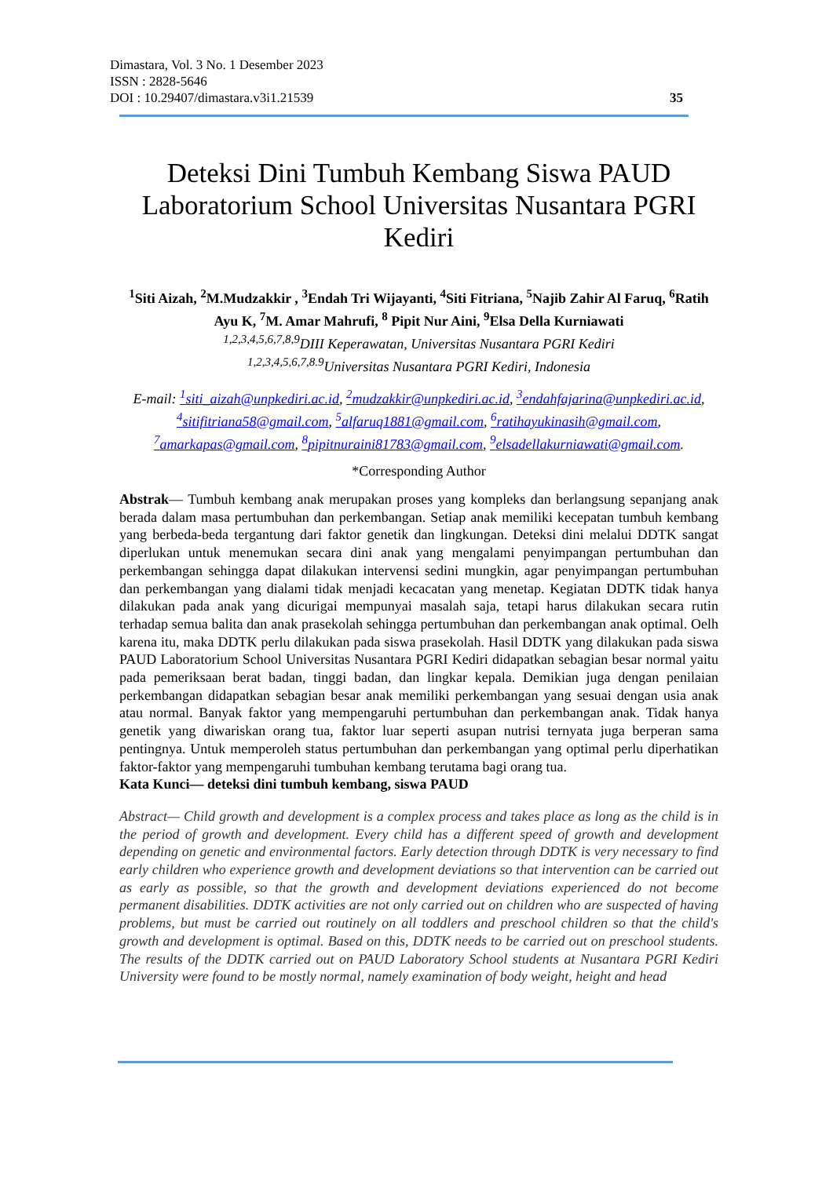Dimastara, Vol. 3 No. 1 Desember 2023
ISSN : 2828-5646
DOI : 10.29407/dimastara.v3i1.21539 35
Deteksi Dini Tumbuh Kembang Siswa PAUD Laboratorium School Universitas Nusantara PGRI Kediri
<sup>1</sup> Siti Aizah, <sup>2</sup>M.Mudzakkir , <sup>3</sup>Endah Tri Wijayanti, <sup>4</sup>Siti Fitriana, <sup>5</sup>Najib Zahir Al Faruq, <sup>6</sup>Ratih Ayu K, <sup>7</sup>M. Amar Mahrufi, <sup>8</sup> Pipit Nur Aini, <sup>9</sup>Elsa Della Kurniawati
<sup>1,2,3,4,5,6,7,8,9</sup>DIII Keperawatan, Universitas Nusantara PGRI Kediri
<sup>1,2,3,4,5,6,7,8.9</sup>Universitas Nusantara PGRI Kediri, Indonesia
E-mail: <sup>1</sup>siti_aizah@unpkediri.ac.id, <sup>2</sup>mudzakkir@unpkediri.ac.id, <sup>3</sup>endahfajarina@unpkediri.ac.id, <sup>4</sup>sitifitriana58@gmail.com, <sup>5</sup>alfaruq1881@gmail.com, <sup>6</sup>ratihayukinasih@gmail.com, <sup>7</sup>amarkapas@gmail.com, <sup>8</sup>pipitnuraini81783@gmail.com, <sup>9</sup>elsadellakurniawati@gmail.com.
*Corresponding Author
Abstrak— Tumbuh kembang anak merupakan proses yang kompleks dan berlangsung sepanjang anak berada dalam masa pertumbuhan dan perkembangan. Setiap anak memiliki kecepatan tumbuh kembang yang berbeda-beda tergantung dari faktor genetik dan lingkungan. Deteksi dini melalui DDTK sangat diperlukan untuk menemukan secara dini anak yang mengalami penyimpangan pertumbuhan dan perkembangan sehingga dapat dilakukan intervensi sedini mungkin, agar penyimpangan pertumbuhan dan perkembangan yang dialami tidak menjadi kecacatan yang menetap. Kegiatan DDTK tidak hanya dilakukan pada anak yang dicurigai mempunyai masalah saja, tetapi harus dilakukan secara rutin terhadap semua balita dan anak prasekolah sehingga pertumbuhan dan perkembangan anak optimal. Oelh karena itu, maka DDTK perlu dilakukan pada siswa prasekolah. Hasil DDTK yang dilakukan pada siswa PAUD Laboratorium School Universitas Nusantara PGRI Kediri didapatkan sebagian besar normal yaitu pada pemeriksaan berat badan, tinggi badan, dan lingkar kepala. Demikian juga dengan penilaian perkembangan didapatkan sebagian besar anak memiliki perkembangan yang sesuai dengan usia anak atau normal. Banyak faktor yang mempengaruhi pertumbuhan dan perkembangan anak. Tidak hanya genetik yang diwariskan orang tua, faktor luar seperti asupan nutrisi ternyata juga berperan sama pentingnya. Untuk memperoleh status pertumbuhan dan perkembangan yang optimal perlu diperhatikan faktor-faktor yang mempengaruhi tumbuhan kembang terutama bagi orang tua.
Kata Kunci— deteksi dini tumbuh kembang, siswa PAUD
Abstract— Child growth and development is a complex process and takes place as long as the child is in the period of growth and development. Every child has a different speed of growth and development depending on genetic and environmental factors. Early detection through DDTK is very necessary to find early children who experience growth and development deviations so that intervention can be carried out as early as possible, so that the growth and development deviations experienced do not become permanent disabilities. DDTK activities are not only carried out on children who are suspected of having problems, but must be carried out routinely on all toddlers and preschool children so that the child's growth and development is optimal. Based on this, DDTK needs to be carried out on preschool students. The results of the DDTK carried out on PAUD Laboratory School students at Nusantara PGRI Kediri University were found to be mostly normal, namely examination of body weight, height and head